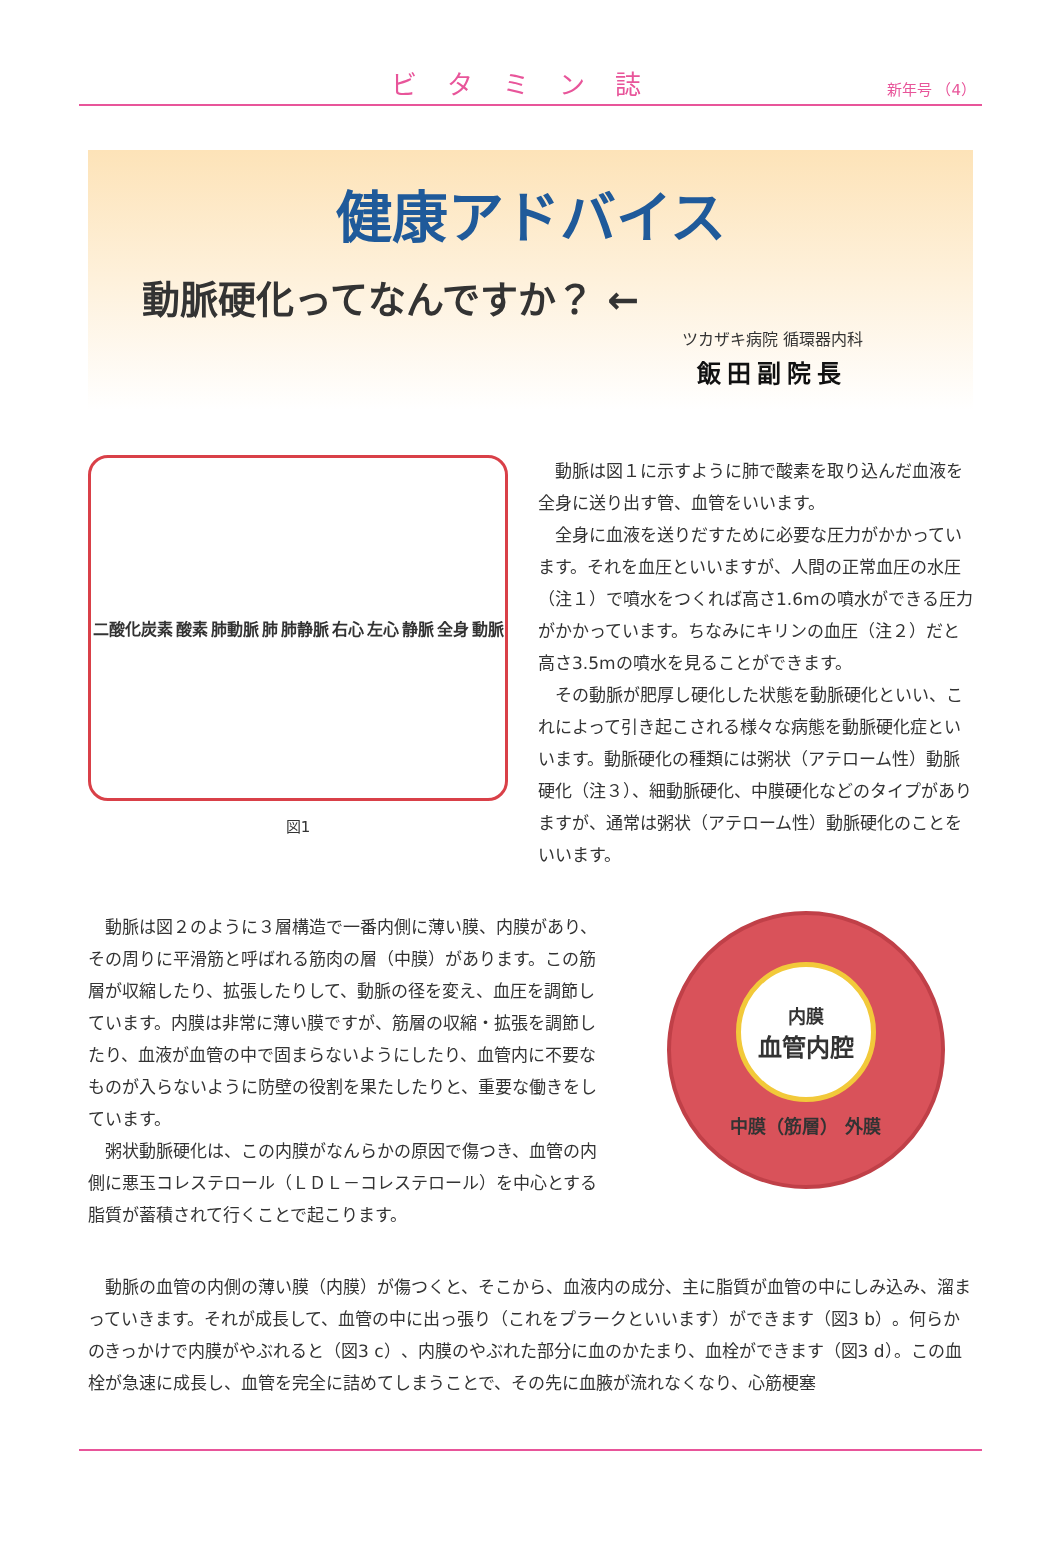ビタミン誌
新年号 （4）
健康アドバイス
動脈硬化ってなんですか？ ←
ツカザキ病院 循環器内科
飯田副院長
二酸化炭素 酸素 肺動脈 肺 肺静脈 右心 左心 静脈 全身 動脈
図1
動脈は図１に示すように肺で酸素を取り込んだ血液を全身に送り出す管、血管をいいます。
全身に血液を送りだすために必要な圧力がかかっています。それを血圧といいますが、人間の正常血圧の水圧（注１）で噴水をつくれば高さ1.6mの噴水ができる圧力がかかっています。ちなみにキリンの血圧（注２）だと高さ3.5mの噴水を見ることができます。
その動脈が肥厚し硬化した状態を動脈硬化といい、これによって引き起こされる様々な病態を動脈硬化症といいます。動脈硬化の種類には粥状（アテローム性）動脈硬化（注３）、細動脈硬化、中膜硬化などのタイプがありますが、通常は粥状（アテローム性）動脈硬化のことをいいます。
動脈は図２のように３層構造で一番内側に薄い膜、内膜があり、その周りに平滑筋と呼ばれる筋肉の層（中膜）があります。この筋層が収縮したり、拡張したりして、動脈の径を変え、血圧を調節しています。内膜は非常に薄い膜ですが、筋層の収縮・拡張を調節したり、血液が血管の中で固まらないようにしたり、血管内に不要なものが入らないように防壁の役割を果たしたりと、重要な働きをしています。
粥状動脈硬化は、この内膜がなんらかの原因で傷つき、血管の内側に悪玉コレステロール（ＬＤＬ－コレステロール）を中心とする脂質が蓄積されて行くことで起こります。
内膜
血管内腔
中膜（筋層） 外膜
動脈の血管の内側の薄い膜（内膜）が傷つくと、そこから、血液内の成分、主に脂質が血管の中にしみ込み、溜まっていきます。それが成長して、血管の中に出っ張り（これをプラークといいます）ができます（図3 b）。何らかのきっかけで内膜がやぶれると（図3 c）、内膜のやぶれた部分に血のかたまり、血栓ができます（図3 d）。この血栓が急速に成長し、血管を完全に詰めてしまうことで、その先に血腋が流れなくなり、心筋梗塞